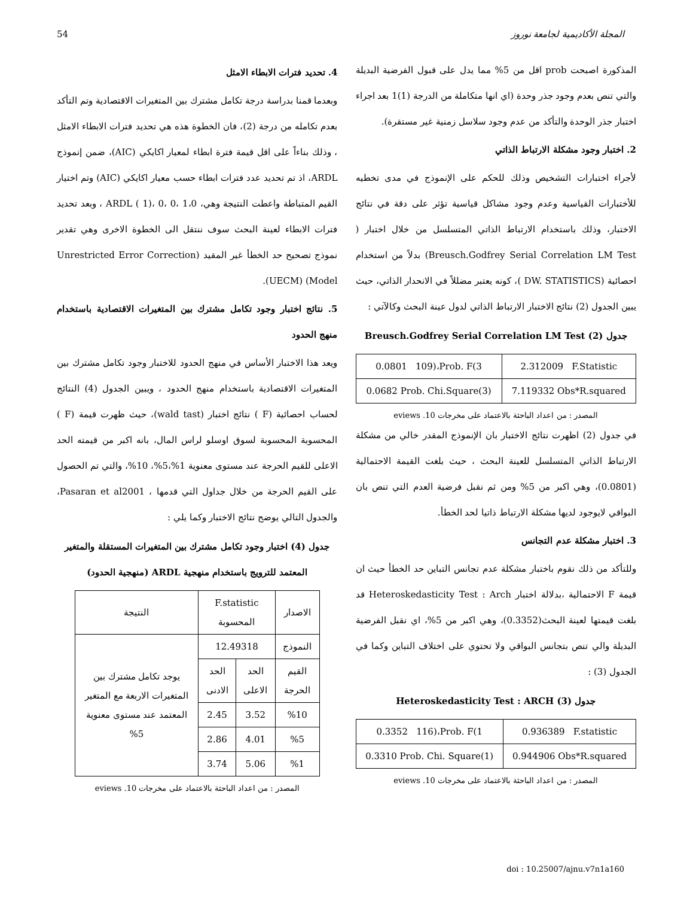54 المجلة الأكاديمية لجامعة نوروز
المذكورة اصبحت prob اقل من 5% مما يدل على قبول الفرضية البديلة والتي تنص بعدم وجود جذر وحدة (اي انها متكاملة من الدرجة (1)1 بعد اجراء اختبار جذر الوحدة والتأكد من عدم وجود سلاسل زمنية غير مستقرة).
2. اختبار وجود مشكلة الارتباط الذاتي
لأجراء اختبارات التشخيص وذلك للحكم على الإنموذج في مدى تخطيه للأختبارات القياسية وعدم وجود مشاكل قياسية تؤثر على دقة في نتائج الاختبار، وذلك باستخدام الارتباط الذاتي المتسلسل من خلال اختبار ( Breusch.Godfrey Serial Correlation LM Test) بدلاً من استخدام احصائية (DW. STATISTICS )، كونه يعتبر مضللاً في الانحدار الذاتي، حيث يبين الجدول (2) نتائج الاختبار الارتباط الذاتي لدول عينة البحث وكالآتي :
جدول (2) Breusch.Godfrey Serial Correlation LM Test
| 0.0801 109)،Prob. F(3 | 2.312009 F.Statistic |
| 0.0682 Prob. Chi.Square(3) | 7.119332 Obs*R.squared |
المصدر : من اعداد الباحثة بالاعتماد على مخرجات 10. eviews
في جدول (2) اظهرت نتائج الاختبار بان الإنموذج المقدر خالي من مشكلة الارتباط الذاتي المتسلسل للعينة البحث ، حيث بلغت القيمة الاحتمالية (0.0801)، وهي اكبر من 5% ومن ثم نقبل فرضية العدم التي تنص بان البواقي لايوجود لديها مشكلة الارتباط ذاتيا لحد الخطأ.
3. اختبار مشكلة عدم التجانس
وللتأكد من ذلك نقوم باختبار مشكلة عدم تجانس التباين حد الخطأ حيث ان قيمة F الاحتمالية ،بدلالة اختبار Heteroskedasticity Test : Arch قد بلغت قيمتها لعينة البحث(0.3352)، وهي اكبر من 5%، اي نقبل الفرضية البديلة والي تنص بتجانس البواقي ولا تحتوي على اختلاف التباين وكما في الجدول (3) :
جدول (3) Heteroskedasticity Test : ARCH
| 0.3352 116)،Prob. F(1 | 0.936389 F.statistic |
| 0.3310 Prob. Chi. Square(1) | 0.944906 Obs*R.squared |
المصدر : من اعداد الباحثة بالاعتماد على مخرجات 10. eviews
4. تحديد فترات الابطاء الامثل
وبعدما قمنا بدراسة درجة تكامل مشترك بين المتغيرات الاقتصادية وتم التأكد بعدم تكامله من درجة (2)، فان الخطوة هذه هي تحديد فترات الابطاء الامثل ، وذلك بناءاً على اقل قيمة فترة ابطاء لمعيار اكايكي (AIC)، ضمن إنموذج ARDL، اذ تم تحديد عدد فترات ابطاء حسب معيار اكايكي (AIC) وتم اختيار القيم المتباطة واعطت النتيجة وهي، 1،0 ،0 ،0 ،(1 ) ARDL ، وبعد تحديد فترات الابطاء لعينة البحث سوف ننتقل الى الخطوة الاخرى وهي تقدير نموذج تصحيح حد الخطأ غير المقيد (Unrestricted Error Correction Model) (UECM).
5. نتائج اختبار وجود تكامل مشترك بين المتغيرات الاقتصادية باستخدام منهج الحدود
ويعد هذا الاختبار الأساس في منهج الحدود للاختبار وجود تكامل مشترك بين المتغيرات الاقتصادية باستخدام منهج الحدود ، ويبين الجدول (4) النتائج لحساب احصائية (F ) نتائج اختبار (wald tast)، حيث ظهرت قيمة (F ) المحسوبة المحسوبة لسوق اوسلو لراس المال، بانه اكبر من قيمته الحد الاعلى للقيم الحرجة عند مستوى معنوية 1%،5%، 10%، والتي تم الحصول على القيم الحرجة من خلال جداول التي قدمها ، Pasaran et al2001، والجدول التالي يوضح نتائج الاختبار وكما يلي :
جدول (4) اختبار وجود تكامل مشترك بين المتغيرات المستقلة والمتغير المعتمد للترويج باستخدام منهجية ARDL (منهجية الحدود)
| الاصدار | F.statistic المحسوبة | | النتيجة |
| النموذج | 12.49318 | | يوجد تكامل مشترك بين المتغيرات الاربعة مع المتغير المعتمد عند مستوى معنوية 5% |
| القيم الحرجة | الحد الاعلى | الحد الادنى | |
| %10 | 3.52 | 2.45 | |
| %5 | 4.01 | 2.86 | |
| %1 | 5.06 | 3.74 | |
المصدر : من اعداد الباحثة بالاعتماد على مخرجات 10. eviews
doi : 10.25007/ajnu.v7n1a160